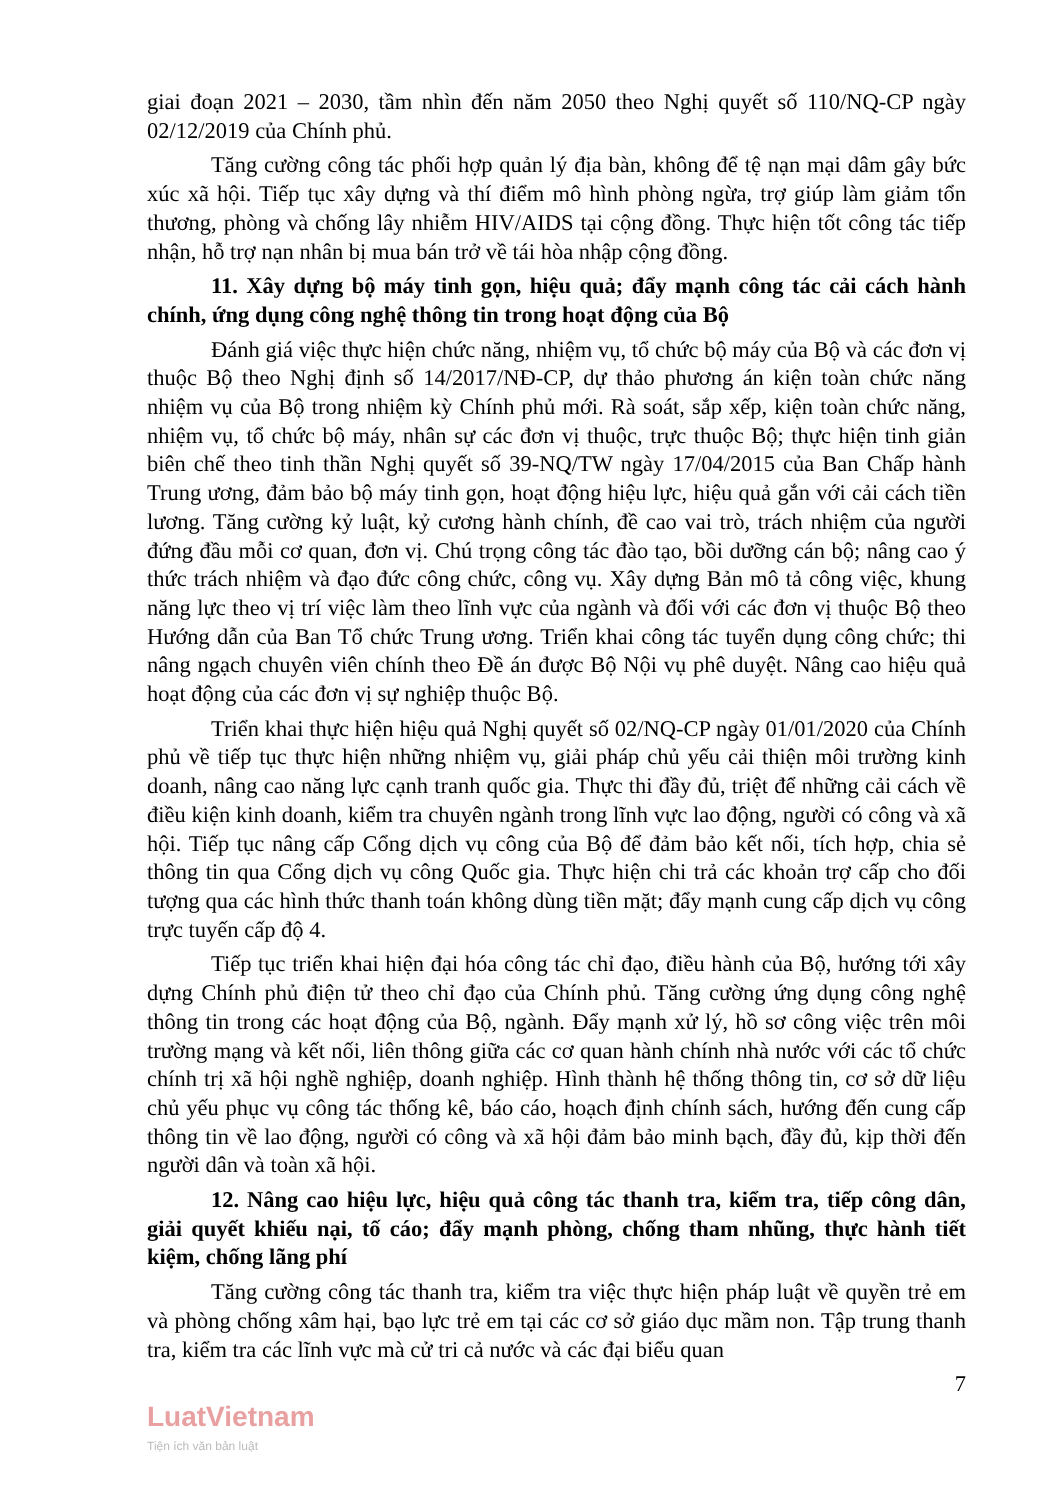giai đoạn 2021 – 2030, tầm nhìn đến năm 2050 theo Nghị quyết số 110/NQ-CP ngày 02/12/2019 của Chính phủ.
Tăng cường công tác phối hợp quản lý địa bàn, không để tệ nạn mại dâm gây bức xúc xã hội. Tiếp tục xây dựng và thí điểm mô hình phòng ngừa, trợ giúp làm giảm tổn thương, phòng và chống lây nhiễm HIV/AIDS tại cộng đồng. Thực hiện tốt công tác tiếp nhận, hỗ trợ nạn nhân bị mua bán trở về tái hòa nhập cộng đồng.
11. Xây dựng bộ máy tinh gọn, hiệu quả; đẩy mạnh công tác cải cách hành chính, ứng dụng công nghệ thông tin trong hoạt động của Bộ
Đánh giá việc thực hiện chức năng, nhiệm vụ, tổ chức bộ máy của Bộ và các đơn vị thuộc Bộ theo Nghị định số 14/2017/NĐ-CP, dự thảo phương án kiện toàn chức năng nhiệm vụ của Bộ trong nhiệm kỳ Chính phủ mới. Rà soát, sắp xếp, kiện toàn chức năng, nhiệm vụ, tổ chức bộ máy, nhân sự các đơn vị thuộc, trực thuộc Bộ; thực hiện tinh giản biên chế theo tinh thần Nghị quyết số 39-NQ/TW ngày 17/04/2015 của Ban Chấp hành Trung ương, đảm bảo bộ máy tinh gọn, hoạt động hiệu lực, hiệu quả gắn với cải cách tiền lương. Tăng cường kỷ luật, kỷ cương hành chính, đề cao vai trò, trách nhiệm của người đứng đầu mỗi cơ quan, đơn vị. Chú trọng công tác đào tạo, bồi dưỡng cán bộ; nâng cao ý thức trách nhiệm và đạo đức công chức, công vụ. Xây dựng Bản mô tả công việc, khung năng lực theo vị trí việc làm theo lĩnh vực của ngành và đối với các đơn vị thuộc Bộ theo Hướng dẫn của Ban Tổ chức Trung ương. Triển khai công tác tuyển dụng công chức; thi nâng ngạch chuyên viên chính theo Đề án được Bộ Nội vụ phê duyệt. Nâng cao hiệu quả hoạt động của các đơn vị sự nghiệp thuộc Bộ.
Triển khai thực hiện hiệu quả Nghị quyết số 02/NQ-CP ngày 01/01/2020 của Chính phủ về tiếp tục thực hiện những nhiệm vụ, giải pháp chủ yếu cải thiện môi trường kinh doanh, nâng cao năng lực cạnh tranh quốc gia. Thực thi đầy đủ, triệt để những cải cách về điều kiện kinh doanh, kiểm tra chuyên ngành trong lĩnh vực lao động, người có công và xã hội. Tiếp tục nâng cấp Cổng dịch vụ công của Bộ để đảm bảo kết nối, tích hợp, chia sẻ thông tin qua Cổng dịch vụ công Quốc gia. Thực hiện chi trả các khoản trợ cấp cho đối tượng qua các hình thức thanh toán không dùng tiền mặt; đẩy mạnh cung cấp dịch vụ công trực tuyến cấp độ 4.
Tiếp tục triển khai hiện đại hóa công tác chỉ đạo, điều hành của Bộ, hướng tới xây dựng Chính phủ điện tử theo chỉ đạo của Chính phủ. Tăng cường ứng dụng công nghệ thông tin trong các hoạt động của Bộ, ngành. Đẩy mạnh xử lý, hồ sơ công việc trên môi trường mạng và kết nối, liên thông giữa các cơ quan hành chính nhà nước với các tổ chức chính trị xã hội nghề nghiệp, doanh nghiệp. Hình thành hệ thống thông tin, cơ sở dữ liệu chủ yếu phục vụ công tác thống kê, báo cáo, hoạch định chính sách, hướng đến cung cấp thông tin về lao động, người có công và xã hội đảm bảo minh bạch, đầy đủ, kịp thời đến người dân và toàn xã hội.
12. Nâng cao hiệu lực, hiệu quả công tác thanh tra, kiểm tra, tiếp công dân, giải quyết khiếu nại, tố cáo; đẩy mạnh phòng, chống tham nhũng, thực hành tiết kiệm, chống lãng phí
Tăng cường công tác thanh tra, kiểm tra việc thực hiện pháp luật về quyền trẻ em và phòng chống xâm hại, bạo lực trẻ em tại các cơ sở giáo dục mầm non. Tập trung thanh tra, kiểm tra các lĩnh vực mà cử tri cả nước và các đại biểu quan
7
LuatVietnam
Tiện ích văn bản luật